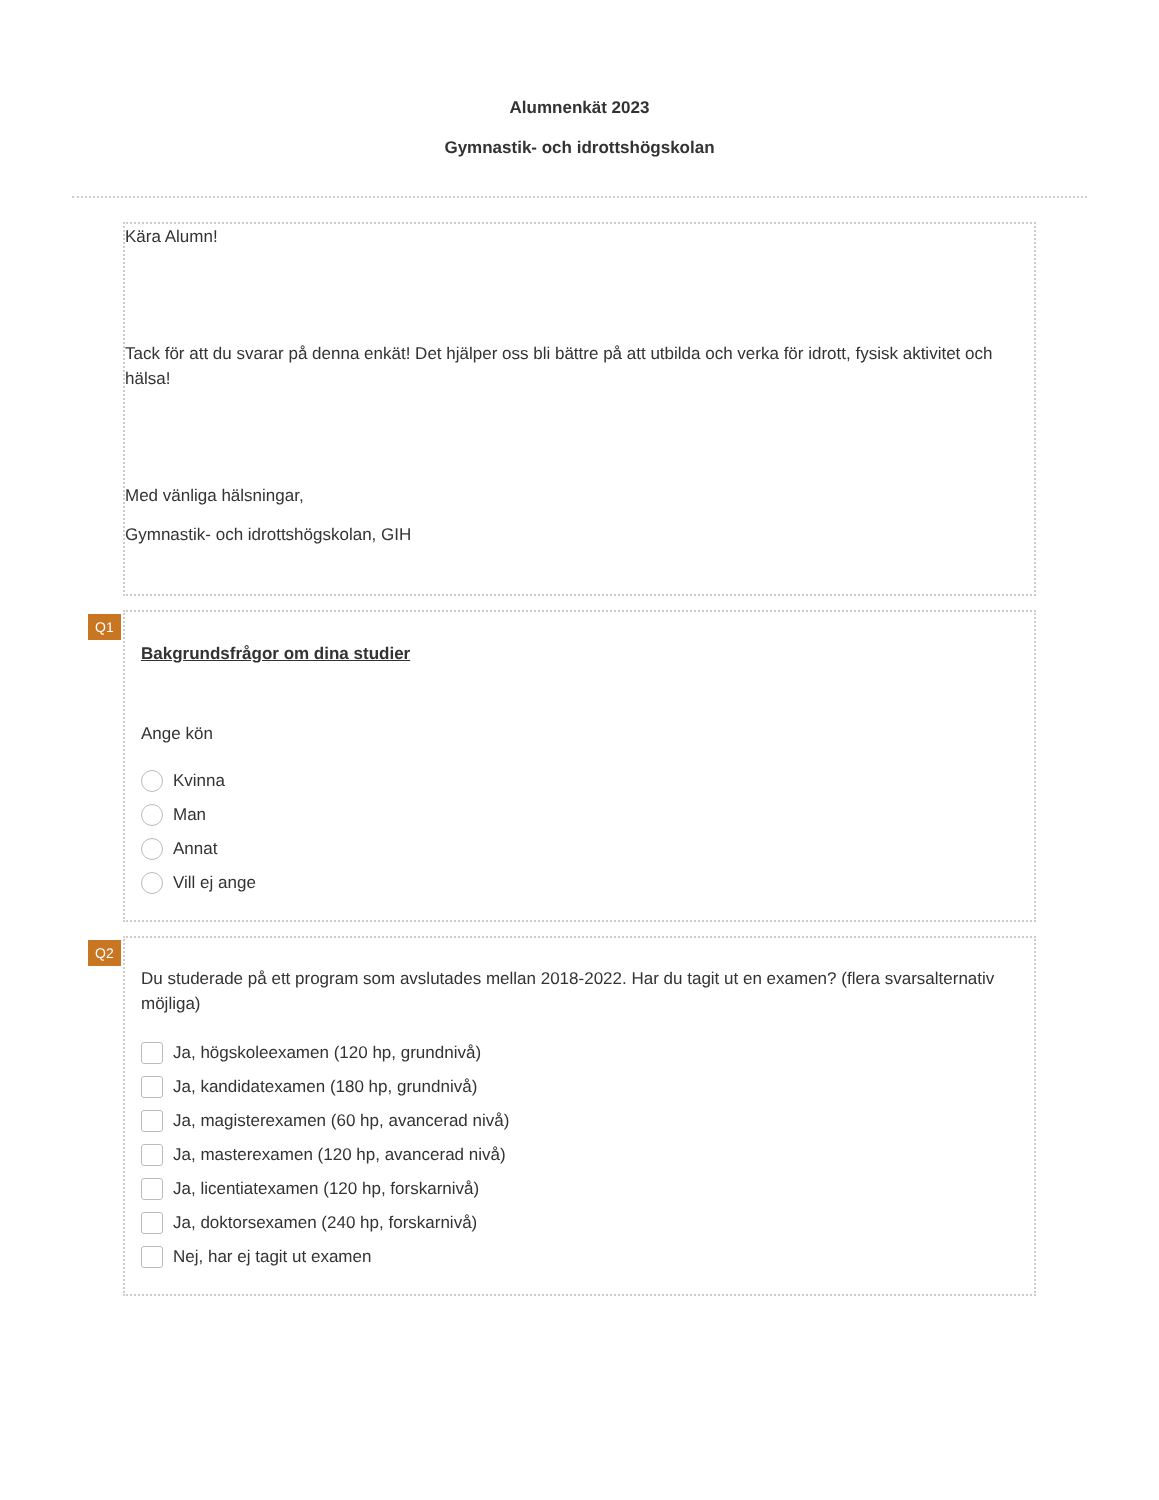Alumnenkät 2023
Gymnastik- och idrottshögskolan
Kära Alumn!
Tack för att du svarar på denna enkät! Det hjälper oss bli bättre på att utbilda och verka för idrott, fysisk aktivitet och hälsa!
Med vänliga hälsningar,
Gymnastik- och idrottshögskolan, GIH
Q1
Bakgrundsfrågor om dina studier
Ange kön
Kvinna
Man
Annat
Vill ej ange
Q2
Du studerade på ett program som avslutades mellan 2018-2022. Har du tagit ut en examen? (flera svarsalternativ möjliga)
Ja, högskoleexamen (120 hp, grundnivå)
Ja, kandidatexamen (180 hp, grundnivå)
Ja, magisterexamen (60 hp, avancerad nivå)
Ja, masterexamen (120 hp, avancerad nivå)
Ja, licentiatexamen (120 hp, forskarnivå)
Ja, doktorsexamen (240 hp, forskarnivå)
Nej, har ej tagit ut examen